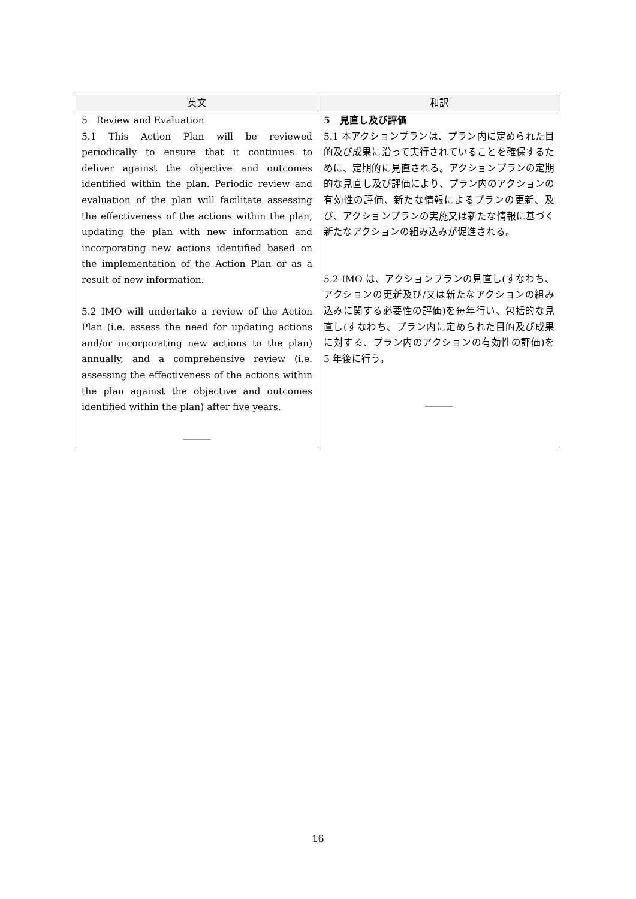| 英文 | 和訳 |
| --- | --- |
| 5 Review and Evaluation 5.1 This Action Plan will be reviewed periodically to ensure that it continues to deliver against the objective and outcomes identified within the plan. Periodic review and evaluation of the plan will facilitate assessing the effectiveness of the actions within the plan, updating the plan with new information and incorporating new actions identified based on the implementation of the Action Plan or as a result of new information. 5.2 IMO will undertake a review of the Action Plan (i.e. assess the need for updating actions and/or incorporating new actions to the plan) annually, and a comprehensive review (i.e. assessing the effectiveness of the actions within the plan against the objective and outcomes identified within the plan) after five years. ――― | 5 見直し及び評価 5.1 本アクションプランは、プラン内に定められた目的及び成果に沿って実行されていることを確保するために、定期的に見直される。アクションプランの定期的な見直し及び評価により、プラン内のアクションの有効性の評価、新たな情報によるプランの更新、及び、アクションプランの実施又は新たな情報に基づく新たなアクションの組み込みが促進される。 5.2 IMO は、アクションプランの見直し(すなわち、アクションの更新及び/又は新たなアクションの組み込みに関する必要性の評価)を毎年行い、包括的な見直し(すなわち、プラン内に定められた目的及び成果に対する、プラン内のアクションの有効性の評価)を 5 年後に行う。 ――― |
16